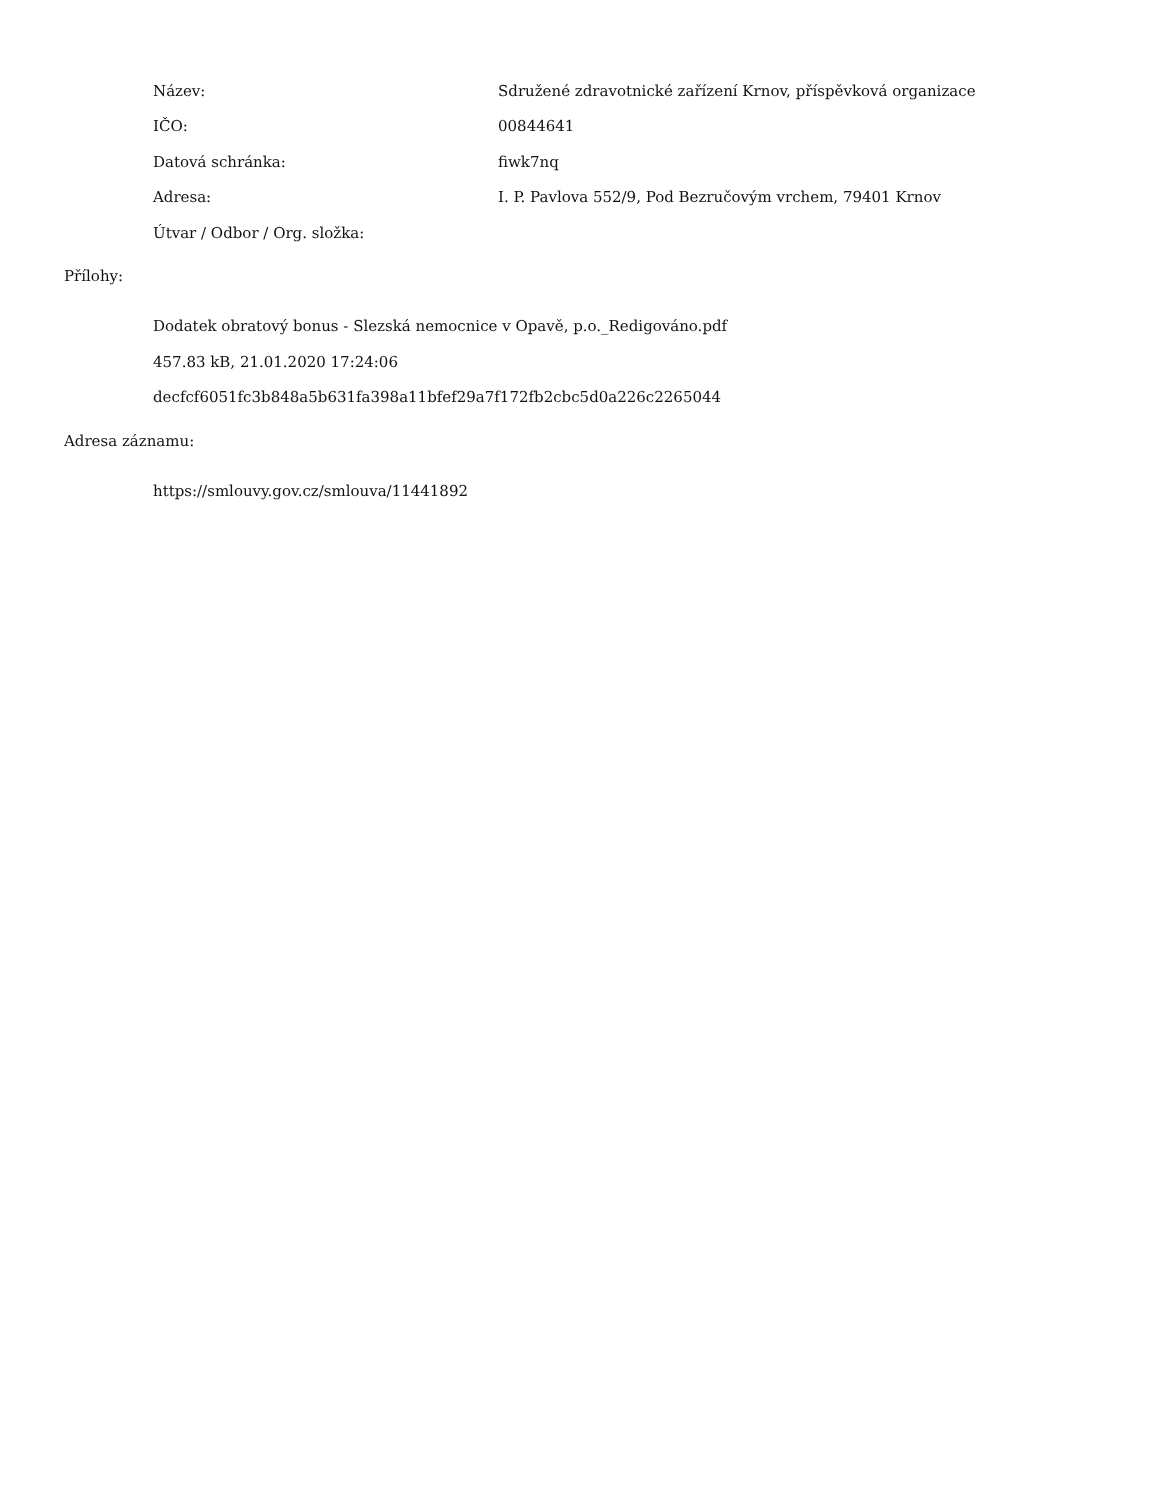Název:
Sdružené zdravotnické zařízení Krnov, příspěvková organizace
IČO: 00844641
Datová schránka: fiwk7nq
Adresa:
I. P. Pavlova 552/9, Pod Bezručovým vrchem, 79401 Krnov
Útvar / Odbor / Org. složka:
Přílohy:
Dodatek obratový bonus - Slezská nemocnice v Opavě, p.o._Redigováno.pdf
457.83 kB, 21.01.2020 17:24:06
decfcf6051fc3b848a5b631fa398a11bfef29a7f172fb2cbc5d0a226c2265044
Adresa záznamu:
https://smlouvy.gov.cz/smlouva/11441892